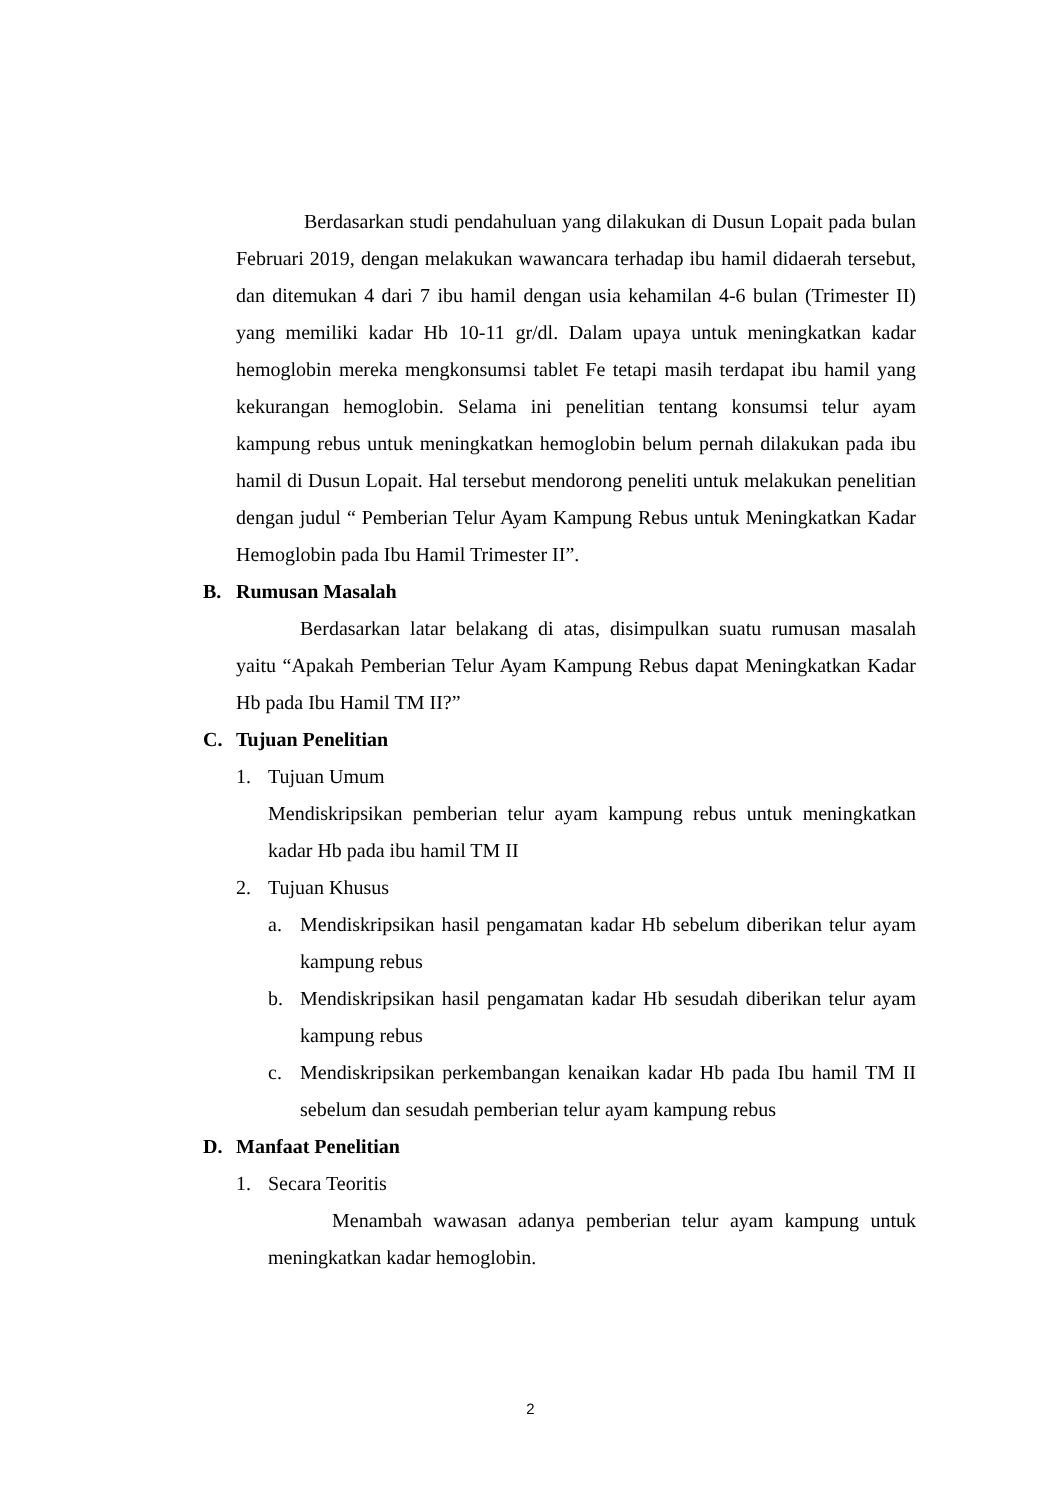Berdasarkan studi pendahuluan yang dilakukan di Dusun Lopait pada bulan Februari 2019, dengan melakukan wawancara terhadap ibu hamil didaerah tersebut, dan ditemukan 4 dari 7 ibu hamil dengan usia kehamilan 4-6 bulan (Trimester II) yang memiliki kadar Hb 10-11 gr/dl. Dalam upaya untuk meningkatkan kadar hemoglobin mereka mengkonsumsi tablet Fe tetapi masih terdapat ibu hamil yang kekurangan hemoglobin. Selama ini penelitian tentang konsumsi telur ayam kampung rebus untuk meningkatkan hemoglobin belum pernah dilakukan pada ibu hamil di Dusun Lopait. Hal tersebut mendorong peneliti untuk melakukan penelitian dengan judul “ Pemberian Telur Ayam Kampung Rebus untuk Meningkatkan Kadar Hemoglobin pada Ibu Hamil Trimester II”.
B. Rumusan Masalah
Berdasarkan latar belakang di atas, disimpulkan suatu rumusan masalah yaitu “Apakah Pemberian Telur Ayam Kampung Rebus dapat Meningkatkan Kadar Hb pada Ibu Hamil TM II?”
C. Tujuan Penelitian
1. Tujuan Umum
Mendiskripsikan pemberian telur ayam kampung rebus untuk meningkatkan kadar Hb pada ibu hamil TM II
2. Tujuan Khusus
a. Mendiskripsikan hasil pengamatan kadar Hb sebelum diberikan telur ayam kampung rebus
b. Mendiskripsikan hasil pengamatan kadar Hb sesudah diberikan telur ayam kampung rebus
c. Mendiskripsikan perkembangan kenaikan kadar Hb pada Ibu hamil TM II sebelum dan sesudah pemberian telur ayam kampung rebus
D. Manfaat Penelitian
1. Secara Teoritis
Menambah wawasan adanya pemberian telur ayam kampung untuk meningkatkan kadar hemoglobin.
2